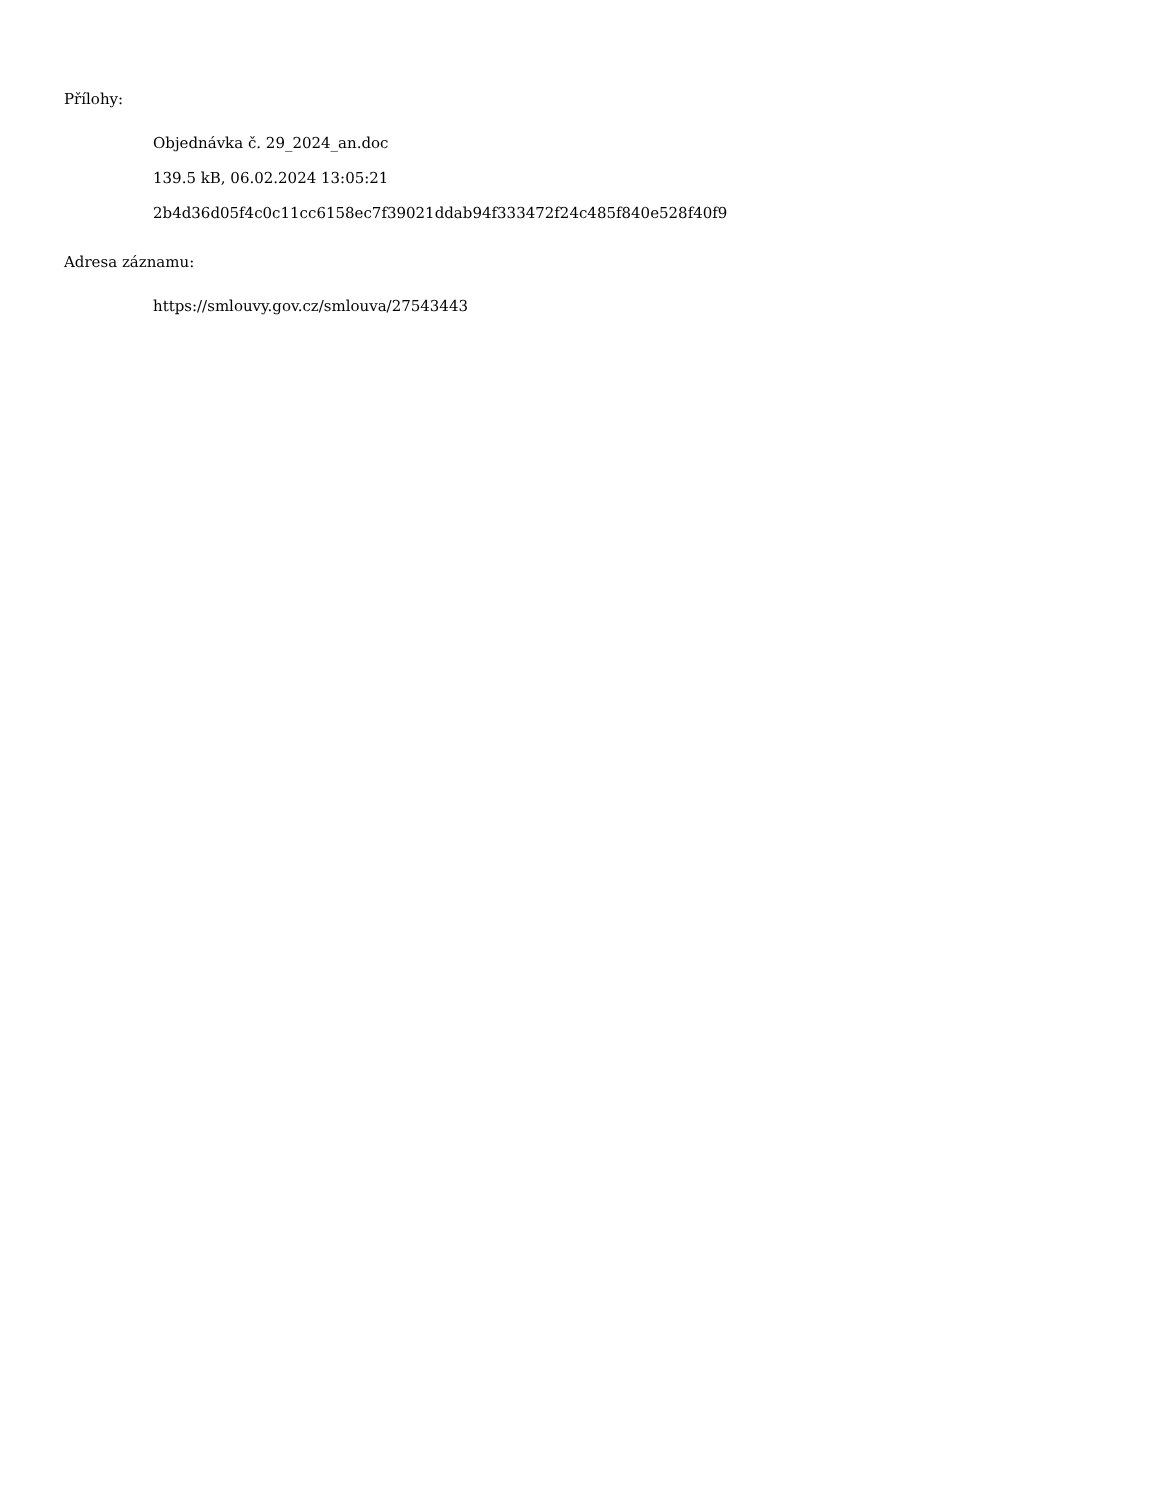Přílohy:
Objednávka č. 29_2024_an.doc
139.5 kB, 06.02.2024 13:05:21
2b4d36d05f4c0c11cc6158ec7f39021ddab94f333472f24c485f840e528f40f9
Adresa záznamu:
https://smlouvy.gov.cz/smlouva/27543443